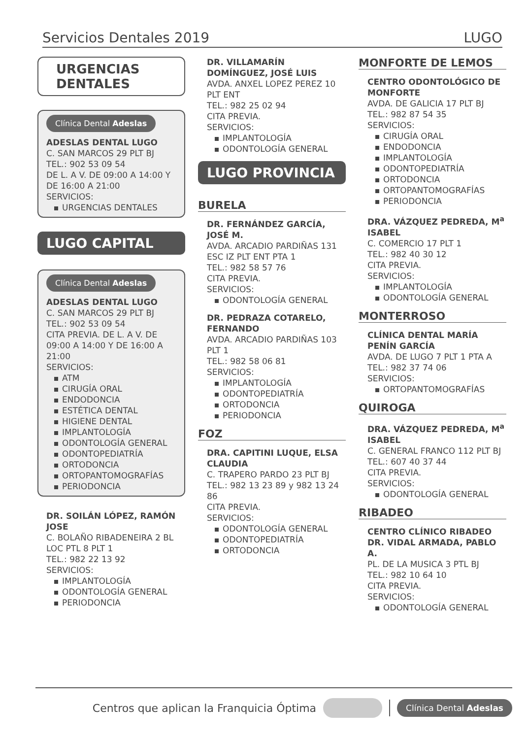Servicios Dentales 2019 LUGO
URGENCIAS
DENTALES
Clínica Dental Adeslas
ADESLAS DENTAL LUGO
C. SAN MARCOS 29 PLT BJ
TEL.: 902 53 09 54
DE L. A V. DE 09:00 A 14:00 Y DE 16:00 A 21:00
SERVICIOS:
URGENCIAS DENTALES
LUGO CAPITAL
Clínica Dental Adeslas
ADESLAS DENTAL LUGO
C. SAN MARCOS 29 PLT BJ
TEL.: 902 53 09 54
CITA PREVIA. DE L. A V. DE 09:00 A 14:00 Y DE 16:00 A 21:00
SERVICIOS:
ATM
CIRUGÍA ORAL
ENDODONCIA
ESTÉTICA DENTAL
HIGIENE DENTAL
IMPLANTOLOGÍA
ODONTOLOGÍA GENERAL
ODONTOPEDIATRÍA
ORTODONCIA
ORTOPANTOMOGRAFÍAS
PERIODONCIA
DR. SOILÁN LÓPEZ, RAMÓN JOSE
C. BOLAÑO RIBADENEIRA 2 BL LOC PTL 8 PLT 1
TEL.: 982 22 13 92
SERVICIOS:
IMPLANTOLOGÍA
ODONTOLOGÍA GENERAL
PERIODONCIA
DR. VILLAMARÍN DOMÍNGUEZ, JOSÉ LUIS
AVDA. ANXEL LOPEZ PEREZ 10 PLT ENT
TEL.: 982 25 02 94
CITA PREVIA.
SERVICIOS:
IMPLANTOLOGÍA
ODONTOLOGÍA GENERAL
LUGO PROVINCIA
BURELA
DR. FERNÁNDEZ GARCÍA, JOSÉ M.
AVDA. ARCADIO PARDIÑAS 131 ESC IZ PLT ENT PTA 1
TEL.: 982 58 57 76
CITA PREVIA.
SERVICIOS:
ODONTOLOGÍA GENERAL
DR. PEDRAZA COTARELO, FERNANDO
AVDA. ARCADIO PARDIÑAS 103 PLT 1
TEL.: 982 58 06 81
SERVICIOS:
IMPLANTOLOGÍA
ODONTOPEDIATRÍA
ORTODONCIA
PERIODONCIA
FOZ
DRA. CAPITINI LUQUE, ELSA CLAUDIA
C. TRAPERO PARDO 23 PLT BJ
TEL.: 982 13 23 89 y 982 13 24 86
CITA PREVIA.
SERVICIOS:
ODONTOLOGÍA GENERAL
ODONTOPEDIATRÍA
ORTODONCIA
MONFORTE DE LEMOS
CENTRO ODONTOLÓGICO DE MONFORTE
AVDA. DE GALICIA 17 PLT BJ
TEL.: 982 87 54 35
SERVICIOS:
CIRUGÍA ORAL
ENDODONCIA
IMPLANTOLOGÍA
ODONTOPEDIATRÍA
ORTODONCIA
ORTOPANTOMOGRAFÍAS
PERIODONCIA
DRA. VÁZQUEZ PEDREDA, M<sup>a</sup> ISABEL
C. COMERCIO 17 PLT 1
TEL.: 982 40 30 12
CITA PREVIA.
SERVICIOS:
IMPLANTOLOGÍA
ODONTOLOGÍA GENERAL
MONTERROSO
CLÍNICA DENTAL MARÍA PENÍN GARCÍA
AVDA. DE LUGO 7 PLT 1 PTA A
TEL.: 982 37 74 06
SERVICIOS:
ORTOPANTOMOGRAFÍAS
QUIROGA
DRA. VÁZQUEZ PEDREDA, M<sup>a</sup> ISABEL
C. GENERAL FRANCO 112 PLT BJ
TEL.: 607 40 37 44
CITA PREVIA.
SERVICIOS:
ODONTOLOGÍA GENERAL
RIBADEO
CENTRO CLÍNICO RIBADEO
DR. VIDAL ARMADA, PABLO A.
PL. DE LA MUSICA 3 PTL BJ
TEL.: 982 10 64 10
CITA PREVIA.
SERVICIOS:
ODONTOLOGÍA GENERAL
Centros que aplican la Franquicia Óptima Clínica Dental Adeslas